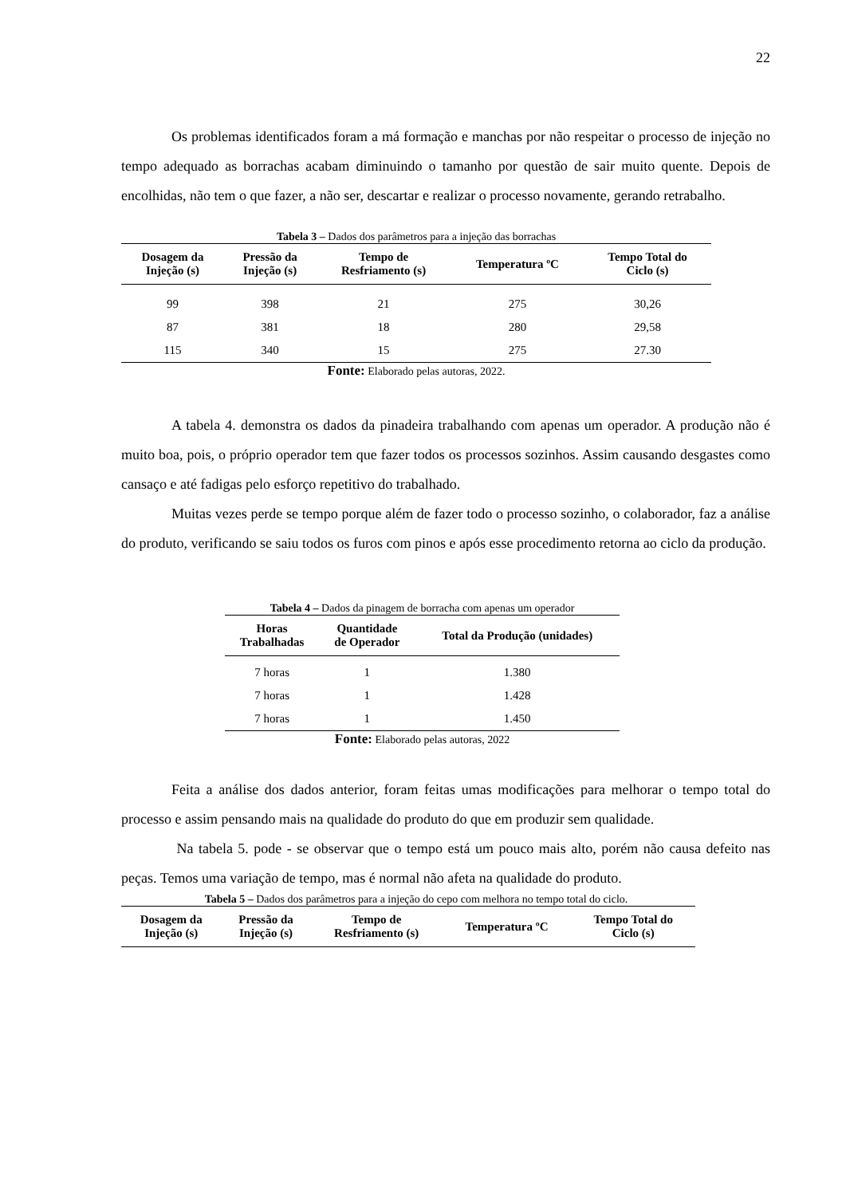22
Os problemas identificados foram a má formação e manchas por não respeitar o processo de injeção no tempo adequado as borrachas acabam diminuindo o tamanho por questão de sair muito quente. Depois de encolhidas, não tem o que fazer, a não ser, descartar e realizar o processo novamente, gerando retrabalho.
Tabela 3 – Dados dos parâmetros para a injeção das borrachas
| Dosagem da Injeção (s) | Pressão da Injeção (s) | Tempo de Resfriamento (s) | Temperatura ºC | Tempo Total do Ciclo (s) |
| --- | --- | --- | --- | --- |
| 99 | 398 | 21 | 275 | 30,26 |
| 87 | 381 | 18 | 280 | 29,58 |
| 115 | 340 | 15 | 275 | 27.30 |
Fonte: Elaborado pelas autoras, 2022.
A tabela 4. demonstra os dados da pinadeira trabalhando com apenas um operador. A produção não é muito boa, pois, o próprio operador tem que fazer todos os processos sozinhos. Assim causando desgastes como cansaço e até fadigas pelo esforço repetitivo do trabalhado.
Muitas vezes perde se tempo porque além de fazer todo o processo sozinho, o colaborador, faz a análise do produto, verificando se saiu todos os furos com pinos e após esse procedimento retorna ao ciclo da produção.
Tabela 4 – Dados da pinagem de borracha com apenas um operador
| Horas Trabalhadas | Quantidade de Operador | Total da Produção (unidades) |
| --- | --- | --- |
| 7 horas | 1 | 1.380 |
| 7 horas | 1 | 1.428 |
| 7 horas | 1 | 1.450 |
Fonte: Elaborado pelas autoras, 2022
Feita a análise dos dados anterior, foram feitas umas modificações para melhorar o tempo total do processo e assim pensando mais na qualidade do produto do que em produzir sem qualidade.
Na tabela 5. pode - se observar que o tempo está um pouco mais alto, porém não causa defeito nas peças. Temos uma variação de tempo, mas é normal não afeta na qualidade do produto.
Tabela 5 – Dados dos parâmetros para a injeção do cepo com melhora no tempo total do ciclo.
| Dosagem da Injeção (s) | Pressão da Injeção (s) | Tempo de Resfriamento (s) | Temperatura ºC | Tempo Total do Ciclo (s) |
| --- | --- | --- | --- | --- |